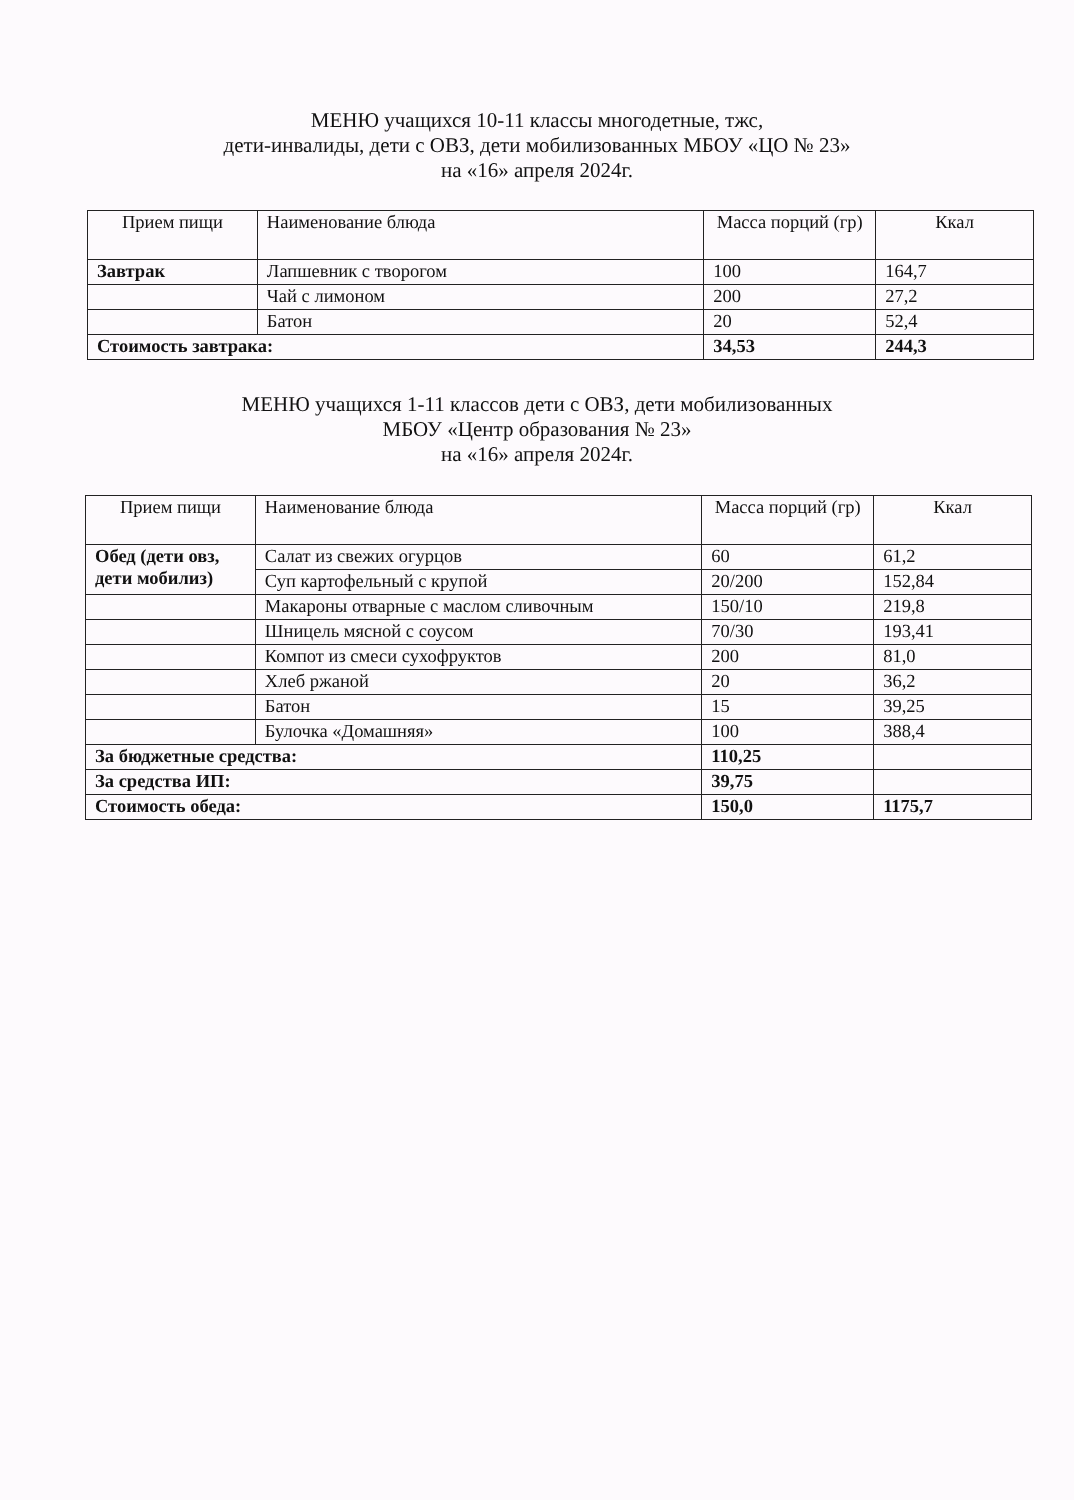МЕНЮ учащихся 10-11 классы многодетные, тжс,
дети-инвалиды, дети с ОВЗ, дети мобилизованных МБОУ «ЦО № 23»
на «16» апреля 2024г.
| Прием пищи | Наименование блюда | Масса порций (гр) | Ккал |
| --- | --- | --- | --- |
| Завтрак | Лапшевник с творогом | 100 | 164,7 |
| | Чай с лимоном | 200 | 27,2 |
| | Батон | 20 | 52,4 |
| Стоимость завтрака: | | 34,53 | 244,3 |
МЕНЮ учащихся 1-11 классов дети с ОВЗ, дети мобилизованных
МБОУ «Центр образования № 23»
на «16» апреля 2024г.
| Прием пищи | Наименование блюда | Масса порций (гр) | Ккал |
| --- | --- | --- | --- |
| Обед (дети овз, дети мобилиз) | Салат из свежих огурцов | 60 | 61,2 |
| | Суп картофельный с крупой | 20/200 | 152,84 |
| | Макароны отварные с маслом сливочным | 150/10 | 219,8 |
| | Шницель мясной с соусом | 70/30 | 193,41 |
| | Компот из смеси сухофруктов | 200 | 81,0 |
| | Хлеб ржаной | 20 | 36,2 |
| | Батон | 15 | 39,25 |
| | Булочка «Домашняя» | 100 | 388,4 |
| За бюджетные средства: | | 110,25 | |
| За средства ИП: | | 39,75 | |
| Стоимость обеда: | | 150,0 | 1175,7 |